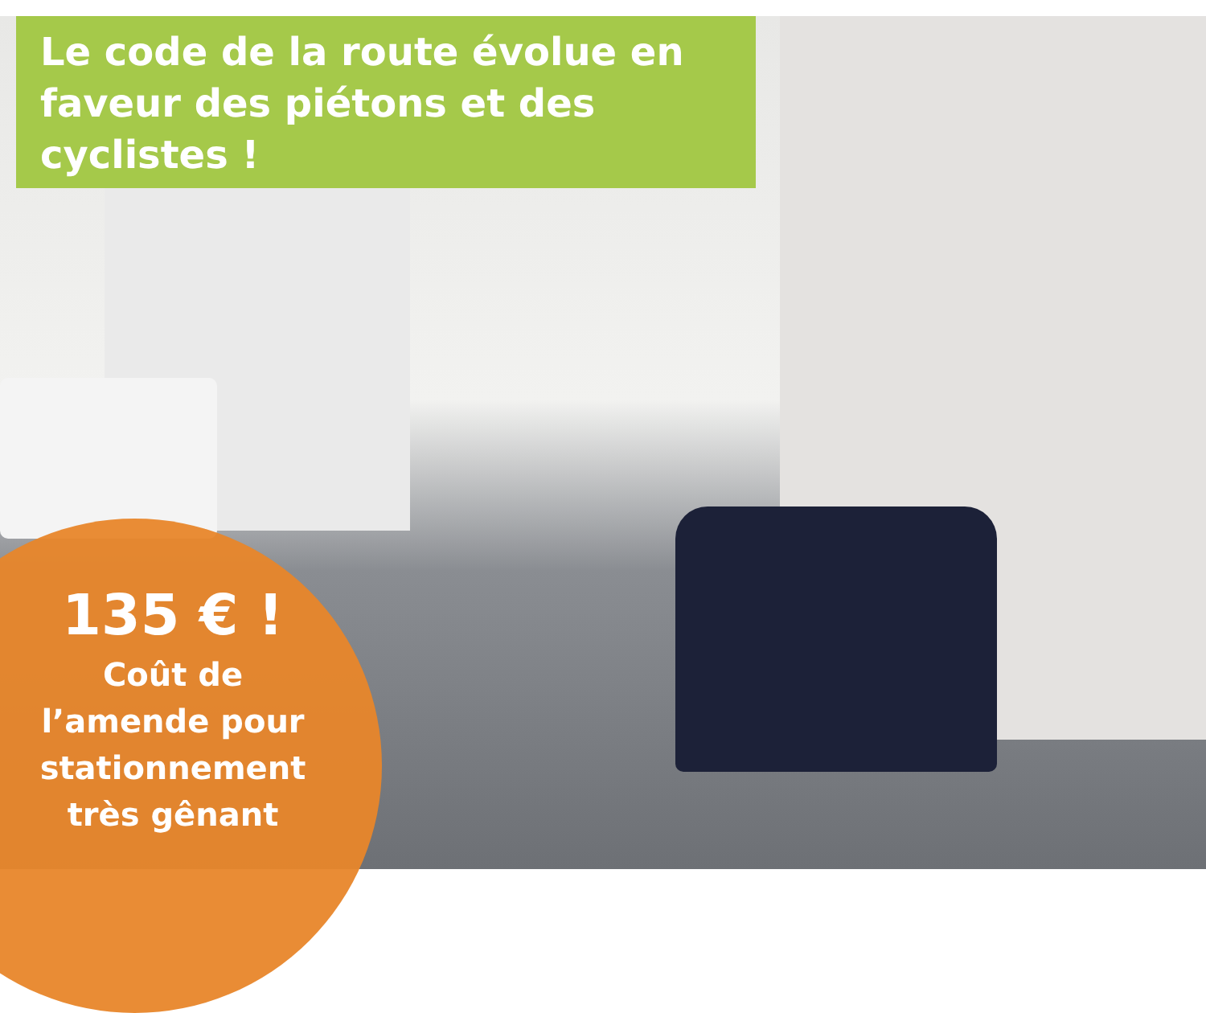Le code de la route évolue en faveur des piétons et des cyclistes !
135 € !
Coût de
l’amende pour
stationnement
très gênant